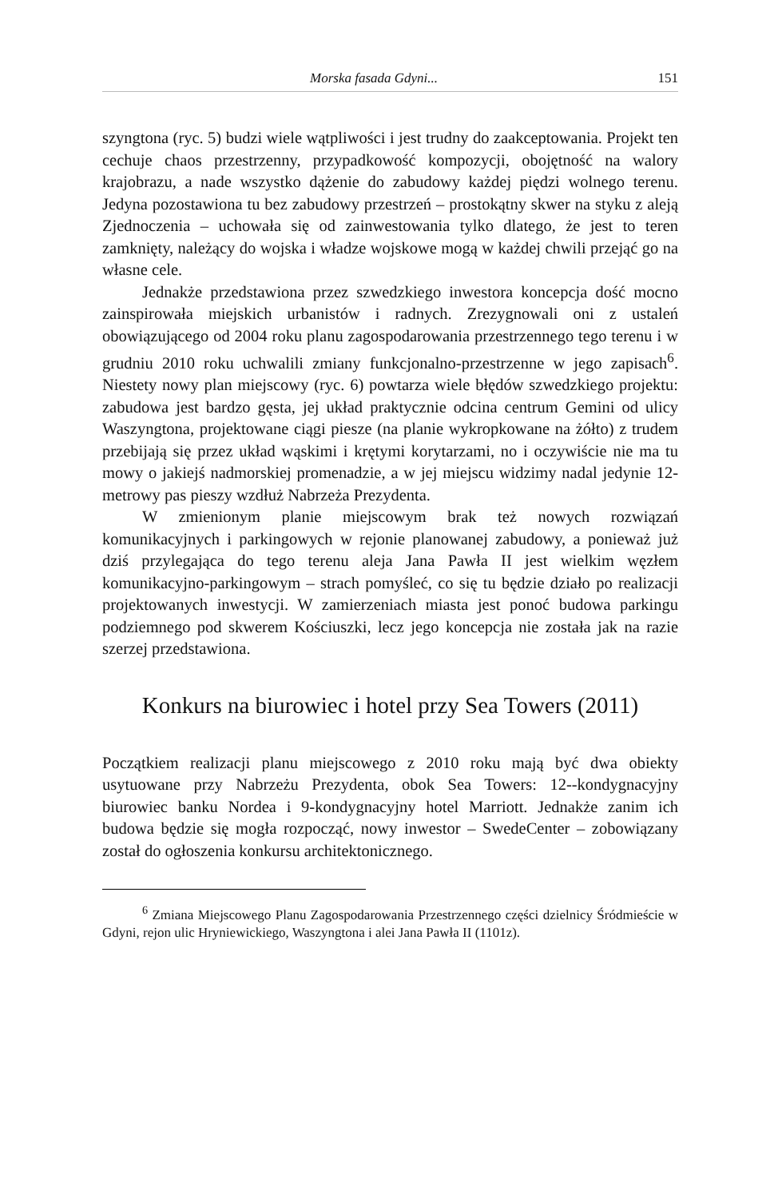Morska fasada Gdyni... 151
szyngtona (ryc. 5) budzi wiele wątpliwości i jest trudny do zaakceptowania. Projekt ten cechuje chaos przestrzenny, przypadkowość kompozycji, obojętność na walory krajobrazu, a nade wszystko dążenie do zabudowy każdej piędzi wolnego terenu. Jedyna pozostawiona tu bez zabudowy przestrzeń – prostokątny skwer na styku z aleją Zjednoczenia – uchowała się od zainwestowania tylko dlatego, że jest to teren zamknięty, należący do wojska i władze wojskowe mogą w każdej chwili przejąć go na własne cele.
Jednakże przedstawiona przez szwedzkiego inwestora koncepcja dość mocno zainspirowała miejskich urbanistów i radnych. Zrezygnowali oni z ustaleń obowiązującego od 2004 roku planu zagospodarowania przestrzennego tego terenu i w grudniu 2010 roku uchwalili zmiany funkcjonalno-przestrzenne w jego zapisach<sup>6</sup>. Niestety nowy plan miejscowy (ryc. 6) powtarza wiele błędów szwedzkiego projektu: zabudowa jest bardzo gęsta, jej układ praktycznie odcina centrum Gemini od ulicy Waszyngtona, projektowane ciągi piesze (na planie wykropkowane na żółto) z trudem przebijają się przez układ wąskimi i krętymi korytarzami, no i oczywiście nie ma tu mowy o jakiejś nadmorskiej promenadzie, a w jej miejscu widzimy nadal jedynie 12-metrowy pas pieszy wzdłuż Nabrzeża Prezydenta.
W zmienionym planie miejscowym brak też nowych rozwiązań komunikacyjnych i parkingowych w rejonie planowanej zabudowy, a ponieważ już dziś przylegająca do tego terenu aleja Jana Pawła II jest wielkim węzłem komunikacyjno-parkingowym – strach pomyśleć, co się tu będzie działo po realizacji projektowanych inwestycji. W zamierzeniach miasta jest ponoć budowa parkingu podziemnego pod skwerem Kościuszki, lecz jego koncepcja nie została jak na razie szerzej przedstawiona.
Konkurs na biurowiec i hotel przy Sea Towers (2011)
Początkiem realizacji planu miejscowego z 2010 roku mają być dwa obiekty usytuowane przy Nabrzeżu Prezydenta, obok Sea Towers: 12--kondygnacyjny biurowiec banku Nordea i 9-kondygnacyjny hotel Marriott. Jednakże zanim ich budowa będzie się mogła rozpocząć, nowy inwestor – SwedeCenter – zobowiązany został do ogłoszenia konkursu architektonicznego.
<sup>6</sup> Zmiana Miejscowego Planu Zagospodarowania Przestrzennego części dzielnicy Śródmieście w Gdyni, rejon ulic Hryniewickiego, Waszyngtona i alei Jana Pawła II (1101z).